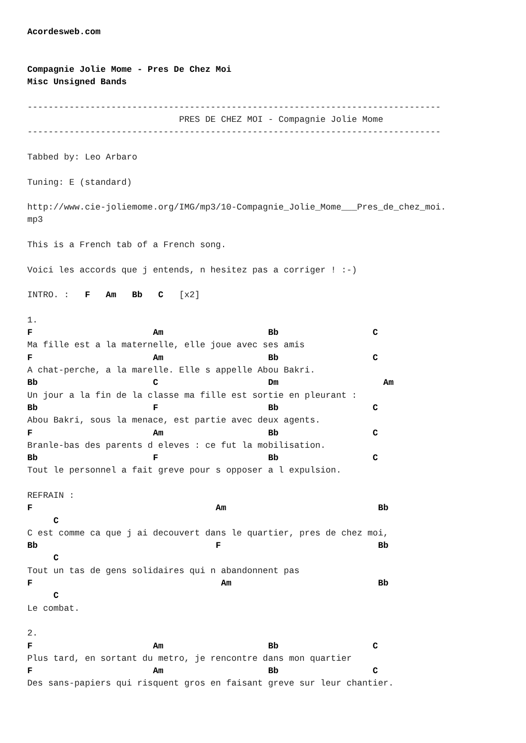Acordesweb.com


Compagnie Jolie Mome - Pres De Chez Moi
Misc Unsigned Bands

-------------------------------------------------------------------------------
                             PRES DE CHEZ MOI - Compagnie Jolie Mome
-------------------------------------------------------------------------------

Tabbed by: Leo Arbaro

Tuning: E (standard)

http://www.cie-joliemome.org/IMG/mp3/10-Compagnie_Jolie_Mome___Pres_de_chez_moi.
mp3

This is a French tab of a French song.

Voici les accords que j entends, n hesitez pas a corriger ! :-)

INTRO. :   F   Am   Bb   C   [x2]

1.
F                       Am                    Bb                  C
Ma fille est a la maternelle, elle joue avec ses amis
F                       Am                    Bb                  C
A chat-perche, a la marelle. Elle s appelle Abou Bakri.
Bb                      C                     Dm                    Am
Un jour a la fin de la classe ma fille est sortie en pleurant :
Bb                      F                     Bb                  C
Abou Bakri, sous la menace, est partie avec deux agents.
F                       Am                    Bb                  C
Branle-bas des parents d eleves : ce fut la mobilisation.
Bb                      F                     Bb                  C
Tout le personnel a fait greve pour s opposer a l expulsion.

REFRAIN :
F                                   Am                             Bb
     C
C est comme ca que j ai decouvert dans le quartier, pres de chez moi,
Bb                                  F                              Bb
     C
Tout un tas de gens solidaires qui n abandonnent pas
F                                    Am                            Bb
     C
Le combat.

2.
F                       Am                    Bb                  C
Plus tard, en sortant du metro, je rencontre dans mon quartier
F                       Am                    Bb                  C
Des sans-papiers qui risquent gros en faisant greve sur leur chantier.